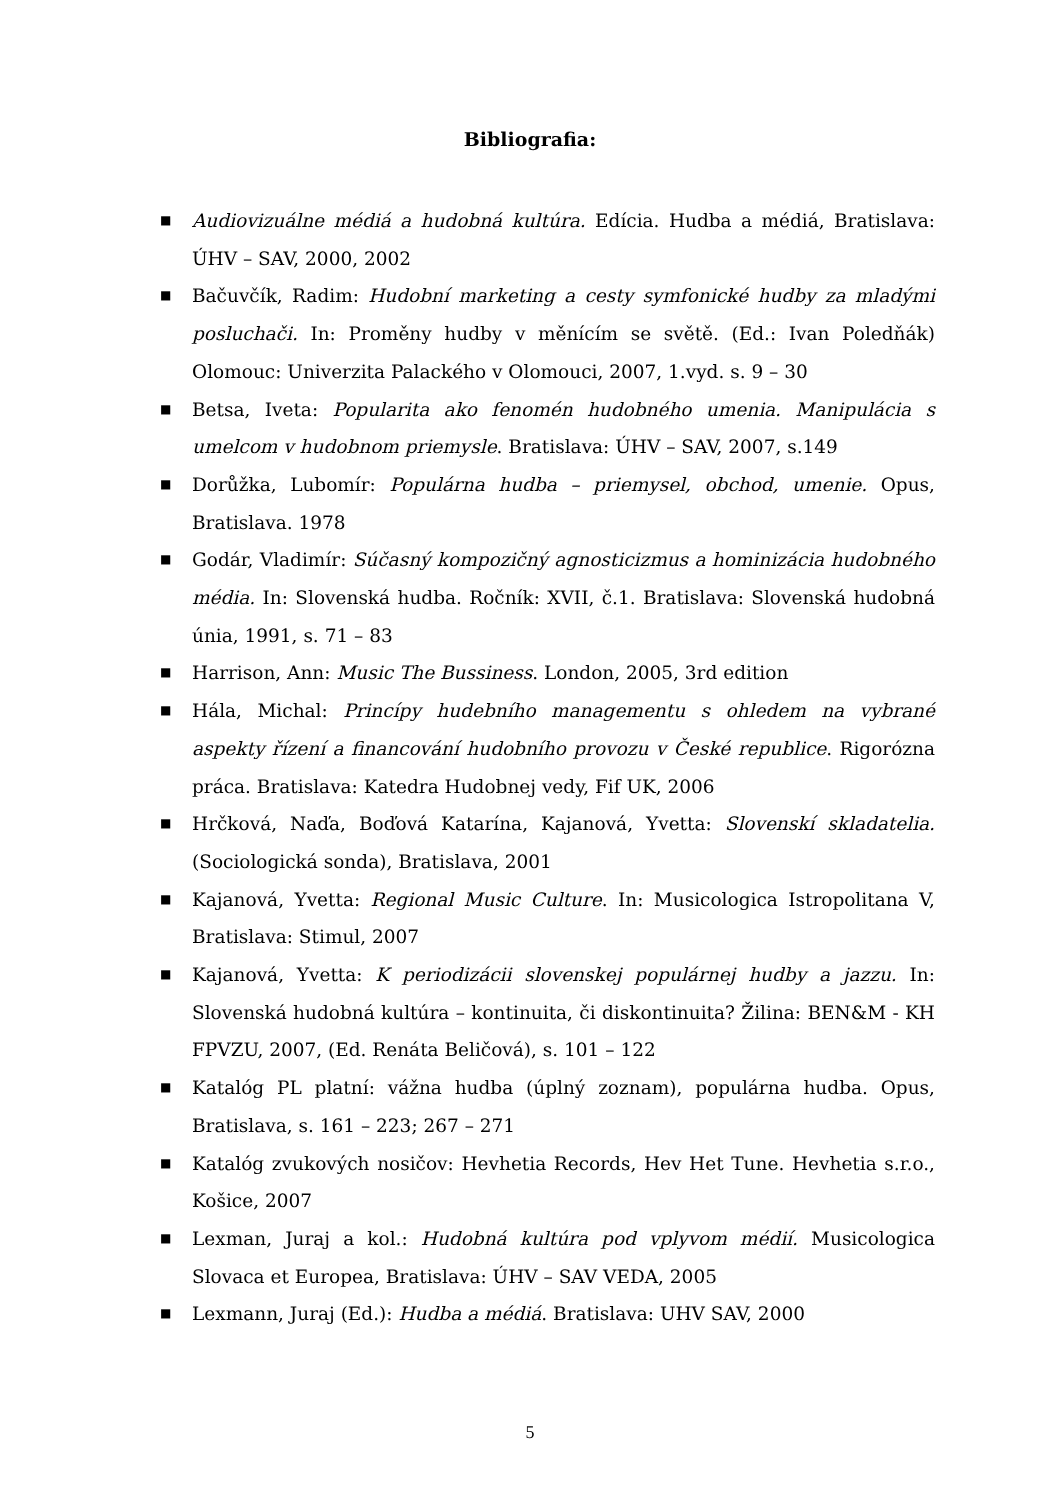Bibliografia:
■ Audiovizuálne médiá a hudobná kultúra. Edícia. Hudba a médiá, Bratislava: ÚHV – SAV, 2000, 2002
■ Bačuvčík, Radim: Hudobní marketing a cesty symfonické hudby za mladými posluchači. In: Proměny hudby v měnícím se světě. (Ed.: Ivan Poledňák) Olomouc: Univerzita Palackého v Olomouci, 2007, 1.vyd. s. 9 – 30
■ Betsa, Iveta: Popularita ako fenomén hudobného umenia. Manipulácia s umelcom v hudobnom priemysle. Bratislava: ÚHV – SAV, 2007, s.149
■ Dorůžka, Lubomír: Populárna hudba – priemysel, obchod, umenie. Opus, Bratislava. 1978
■ Godár, Vladimír: Súčasný kompozičný agnosticizmus a hominizácia hudobného média. In: Slovenská hudba. Ročník: XVII, č.1. Bratislava: Slovenská hudobná únia, 1991, s. 71 – 83
■ Harrison, Ann: Music The Bussiness. London, 2005, 3rd edition
■ Hála, Michal: Princípy hudebního managementu s ohledem na vybrané aspekty řízení a financování hudobního provozu v České republice. Rigorózna práca. Bratislava: Katedra Hudobnej vedy, Fif UK, 2006
■ Hrčková, Naďa, Boďová Katarína, Kajanová, Yvetta: Slovenskí skladatelia. (Sociologická sonda), Bratislava, 2001
■ Kajanová, Yvetta: Regional Music Culture. In: Musicologica Istropolitana V, Bratislava: Stimul, 2007
■ Kajanová, Yvetta: K periodizácii slovenskej populárnej hudby a jazzu. In: Slovenská hudobná kultúra – kontinuita, či diskontinuita? Žilina: BEN&M - KH FPVZU, 2007, (Ed. Renáta Beličová), s. 101 – 122
■ Katalóg PL platní: vážna hudba (úplný zoznam), populárna hudba. Opus, Bratislava, s. 161 – 223; 267 – 271
■ Katalóg zvukových nosičov: Hevhetia Records, Hev Het Tune. Hevhetia s.r.o., Košice, 2007
■ Lexman, Juraj a kol.: Hudobná kultúra pod vplyvom médií. Musicologica Slovaca et Europea, Bratislava: ÚHV – SAV VEDA, 2005
■ Lexmann, Juraj (Ed.): Hudba a médiá. Bratislava: UHV SAV, 2000
5